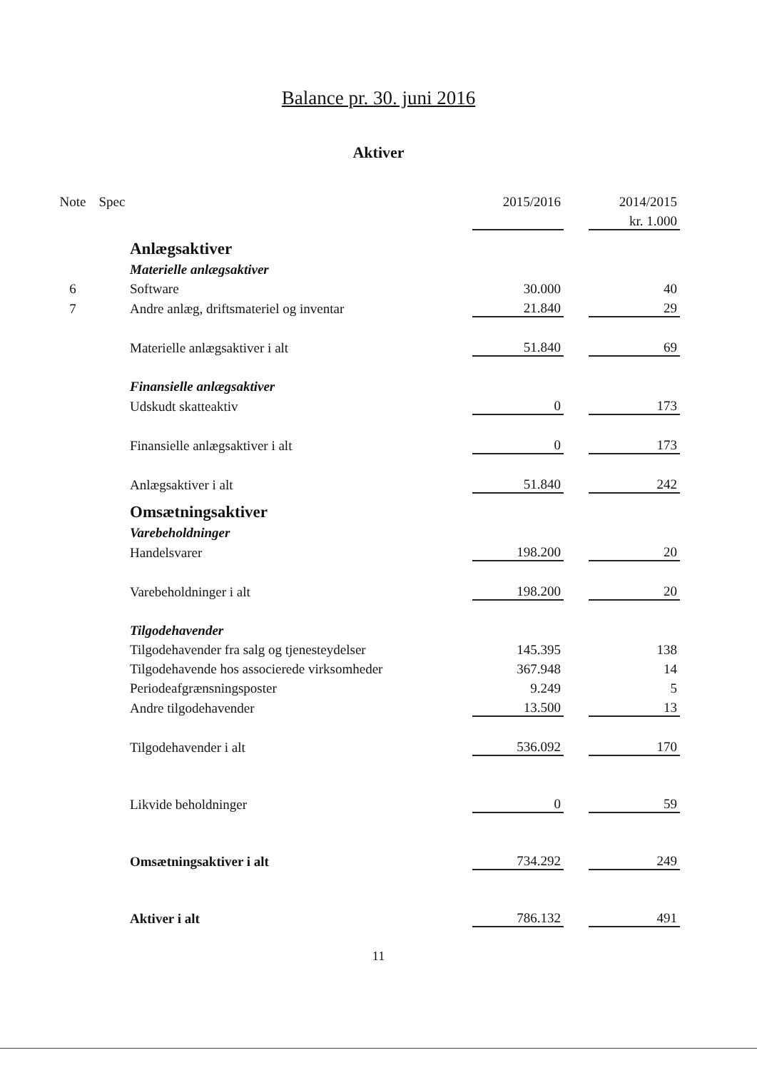Balance pr. 30. juni 2016
Aktiver
| Note | Spec | | 2015/2016 | | 2014/2015 |
| --- | --- | --- | --- | --- | --- |
| | | | | | kr. 1.000 |
| | | Anlægsaktiver | | | |
| | | Materielle anlægsaktiver | | | |
| 6 | | Software | 30.000 | | 40 |
| 7 | | Andre anlæg, driftsmateriel og inventar | 21.840 | | 29 |
| | | Materielle anlægsaktiver i alt | 51.840 | | 69 |
| | | Finansielle anlægsaktiver | | | |
| | | Udskudt skatteaktiv | 0 | | 173 |
| | | Finansielle anlægsaktiver i alt | 0 | | 173 |
| | | Anlægsaktiver i alt | 51.840 | | 242 |
| | | Omsætningsaktiver | | | |
| | | Varebeholdninger | | | |
| | | Handelsvarer | 198.200 | | 20 |
| | | Varebeholdninger i alt | 198.200 | | 20 |
| | | Tilgodehavender | | | |
| | | Tilgodehavender fra salg og tjenesteydelser | 145.395 | | 138 |
| | | Tilgodehavende hos associerede virksomheder | 367.948 | | 14 |
| | | Periodeafgrænsningsposter | 9.249 | | 5 |
| | | Andre tilgodehavender | 13.500 | | 13 |
| | | Tilgodehavender i alt | 536.092 | | 170 |
| | | Likvide beholdninger | 0 | | 59 |
| | | Omsætningsaktiver i alt | 734.292 | | 249 |
| | | Aktiver i alt | 786.132 | | 491 |
11